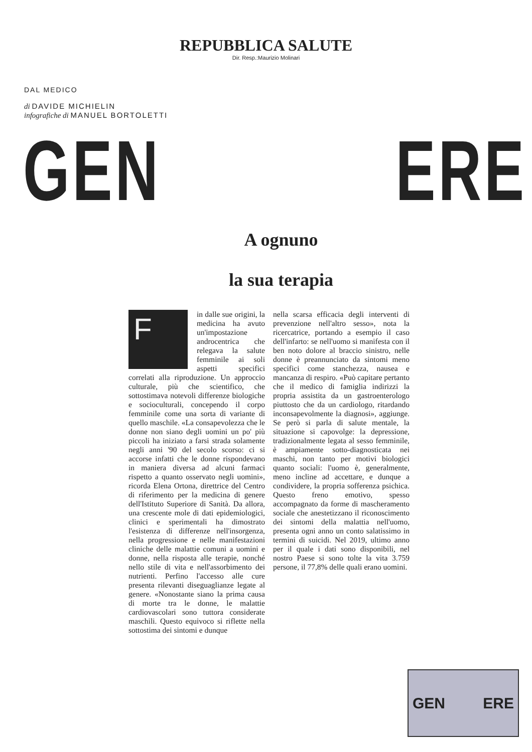REPUBBLICA SALUTE
Dir. Resp.:Maurizio Molinari
DAL MEDICO
di DAVIDE MICHIELIN
infografiche di MANUEL BORTOLETTI
GEN ERE
A ognuno
la sua terapia
F
in dalle sue origini, la medicina ha avuto un'impostazione androcentrica che relegava la salute femminile ai soli aspetti specifici correlati alla riproduzione. Un approccio culturale, più che scientifico, che sottostimava notevoli differenze biologiche e socioculturali, concependo il corpo femminile come una sorta di variante di quello maschile. «La consapevolezza che le donne non siano degli uomini un po' più piccoli ha iniziato a farsi strada solamente negli anni '90 del secolo scorso: ci si accorse infatti che le donne rispondevano in maniera diversa ad alcuni farmaci rispetto a quanto osservato negli uomini», ricorda Elena Ortona, direttrice del Centro di riferimento per la medicina di genere dell'Istituto Superiore di Sanità. Da allora, una crescente mole di dati epidemiologici, clinici e sperimentali ha dimostrato l'esistenza di differenze nell'insorgenza, nella progressione e nelle manifestazioni cliniche delle malattie comuni a uomini e donne, nella risposta alle terapie, nonché nello stile di vita e nell'assorbimento dei nutrienti. Perfino l'accesso alle cure presenta rilevanti diseguaglianze legate al genere. «Nonostante siano la prima causa di morte tra le donne, le malattie cardiovascolari sono tuttora considerate maschili. Questo equivoco si riflette nella sottostima dei sintomi e dunque
nella scarsa efficacia degli interventi di prevenzione nell'altro sesso», nota la ricercatrice, portando a esempio il caso dell'infarto: se nell'uomo si manifesta con il ben noto dolore al braccio sinistro, nelle donne è preannunciato da sintomi meno specifici come stanchezza, nausea e mancanza di respiro. «Può capitare pertanto che il medico di famiglia indirizzi la propria assistita da un gastroenterologo piuttosto che da un cardiologo, ritardando inconsapevolmente la diagnosi», aggiunge. Se però si parla di salute mentale, la situazione si capovolge: la depressione, tradizionalmente legata al sesso femminile, è ampiamente sotto-diagnosticata nei maschi, non tanto per motivi biologici quanto sociali: l'uomo è, generalmente, meno incline ad accettare, e dunque a condividere, la propria sofferenza psichica. Questo freno emotivo, spesso accompagnato da forme di mascheramento sociale che anestetizzano il riconoscimento dei sintomi della malattia nell'uomo, presenta ogni anno un conto salatissimo in termini di suicidi. Nel 2019, ultimo anno per il quale i dati sono disponibili, nel nostro Paese si sono tolte la vita 3.759 persone, il 77,8% delle quali erano uomini.
GEN ERE